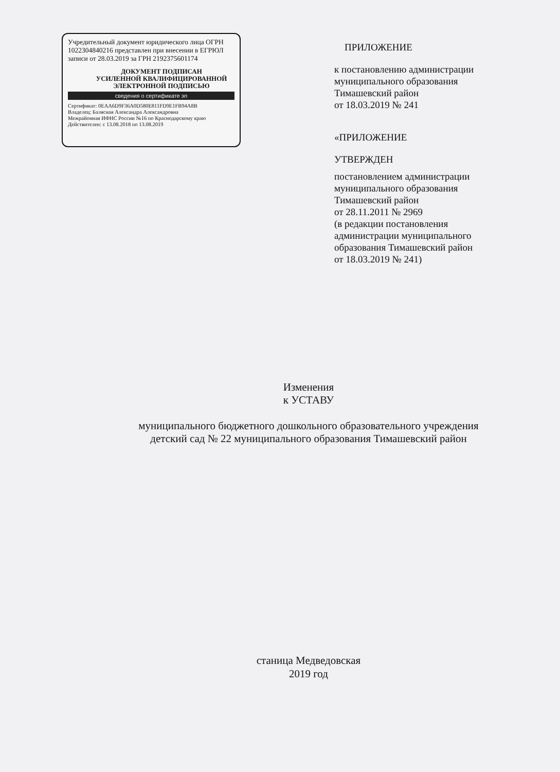Учредительный документ юридического лица ОГРН 1022304840216 представлен при внесении в ЕГРЮЛ записи от 28.03.2019 за ГРН 2192375601174
ДОКУМЕНТ ПОДПИСАН
УСИЛЕННОЙ КВАЛИФИЦИРОВАННОЙ
ЭЛЕКТРОННОЙ ПОДПИСЬЮ
сведения о сертификате эп
Сертификат: 0EAA6D9F36A0D580E811FD9E1FB94A8B
Владелец: Балясная Александра Александровна
Межрайонная ИФНС России №16 по Краснодарскому краю
Действителен: с 13.08.2018 по 13.08.2019
ПРИЛОЖЕНИЕ
к постановлению администрации
муниципального образования
Тимашевский район
от 18.03.2019 № 241
«ПРИЛОЖЕНИЕ
УТВЕРЖДЕН
постановлением администрации
муниципального образования
Тимашевский район
от 28.11.2011 № 2969
(в редакции постановления
администрации муниципального
образования Тимашевский район
от 18.03.2019 № 241)
Изменения
к УСТАВУ
муниципального бюджетного дошкольного образовательного учреждения
детский сад № 22 муниципального образования Тимашевский район
станица Медведовская
2019 год